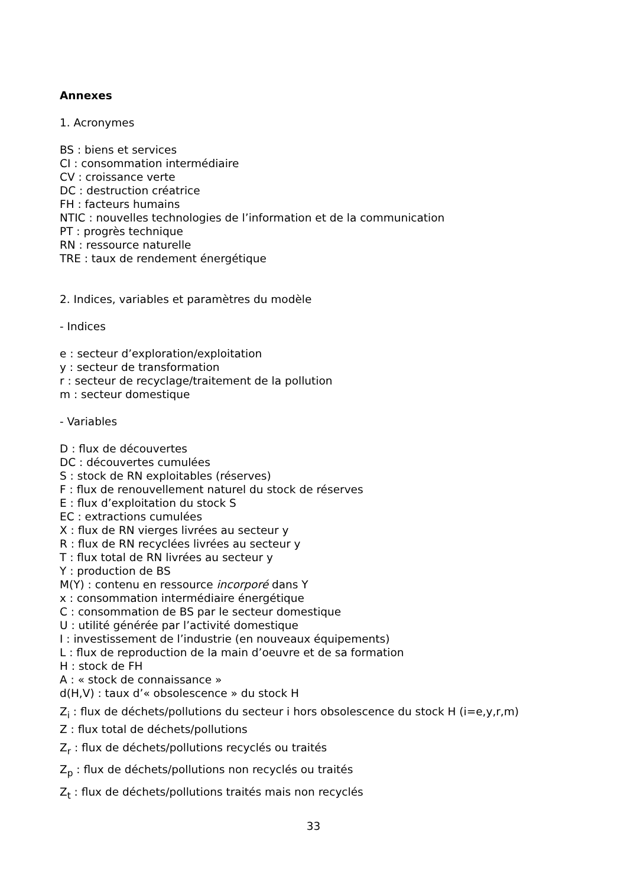Annexes
1. Acronymes
BS : biens et services
CI : consommation intermédiaire
CV : croissance verte
DC : destruction créatrice
FH : facteurs humains
NTIC : nouvelles technologies de l’information et de la communication
PT : progrès technique
RN : ressource naturelle
TRE : taux de rendement énergétique
2. Indices, variables et paramètres du modèle
- Indices
e : secteur d’exploration/exploitation
y : secteur de transformation
r : secteur de recyclage/traitement de la pollution
m : secteur domestique
- Variables
D : flux de découvertes
DC : découvertes cumulées
S : stock de RN exploitables (réserves)
F : flux de renouvellement naturel du stock de réserves
E : flux d’exploitation du stock S
EC : extractions cumulées
X : flux de RN vierges livrées au secteur y
R : flux de RN recyclées livrées au secteur y
T : flux total de RN livrées au secteur y
Y : production de BS
M(Y) : contenu en ressource incorporé dans Y
x : consommation intermédiaire énergétique
C : consommation de BS par le secteur domestique
U : utilité générée par l’activité domestique
I : investissement de l’industrie (en nouveaux équipements)
L : flux de reproduction de la main d’oeuvre et de sa formation
H : stock de FH
A : « stock de connaissance »
d(H,V) : taux d’« obsolescence » du stock H
Z<sub>i</sub> : flux de déchets/pollutions du secteur i hors obsolescence du stock H (i=e,y,r,m)
Z : flux total de déchets/pollutions
Z<sub>r</sub> : flux de déchets/pollutions recyclés ou traités
Z<sub>p</sub> : flux de déchets/pollutions non recyclés ou traités
Z<sub>t</sub> : flux de déchets/pollutions traités mais non recyclés
33